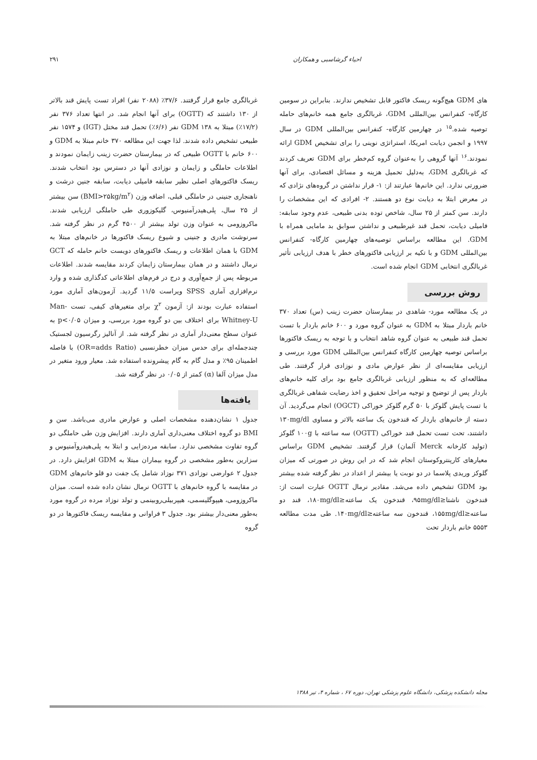احیاء گرشاسبی و همکاران ۲۹۱
های GDM هیچ‌گونه ریسک فاکتور قابل تشخیص ندارند. بنابراین در سومین کارگاه- کنفرانس بین‌المللی GDM، غربالگری جامع همه خانم‌های حامله توصیه شده.<sup>۱۵</sup> در چهارمین کارگاه- کنفرانس بین‌المللی GDM در سال ۱۹۹۷ و انجمن دیابت امریکا، استراتژی نوینی را برای تشخیص GDM ارائه نمودند.<sup>۱۶</sup> آنها گروهی را به‌عنوان گروه کم‌خطر برای GDM تعریف کردند که غربالگری GDM، به‌دلیل تحمیل هزینه و مسائل اقتصادی، برای آنها ضرورتی ندارد. این خانم‌ها عبارتند از: ۱- قرار نداشتن در گروه‌های نژادی که در معرض ابتلا به دیابت نوع دو هستند. ۲- افرادی که این مشخصات را دارند. سن کمتر از ۲۵ سال، شاخص توده بدنی طبیعی، عدم وجود سابقه: فامیلی دیابت، تحمل قند غیرطبیعی و نداشتن سوابق بد مامایی همراه با GDM. این مطالعه براساس توصیه‌های چهارمین کارگاه- کنفرانس بین‌المللی GDM و با تکیه بر ارزیابی فاکتورهای خطر با هدف ارزیابی تأثیر غربالگری انتخابی GDM انجام شده است.
روش بررسی
در یک مطالعه مورد- شاهدی در بیمارستان حضرت زینب (س) تعداد ۳۷۰ خانم باردار مبتلا به GDM به عنوان گروه مورد و ۶۰۰ خانم باردار با تست تحمل قند طبیعی به عنوان گروه شاهد انتخاب و با توجه به ریسک فاکتورها براساس توصیه چهارمین کارگاه کنفرانس بین‌المللی GDM مورد بررسی و ارزیابی مقایسه‌ای از نظر عوارض مادی و نوزادی قرار گرفتند. طی مطالعه‌ای که به منظور ارزیابی غربالگری جامع بود برای کلیه خانم‌های باردار پس از توضیح و توجیه مراحل تحقیق و اخذ رضایت شفاهی غربالگری با تست پایش گلوکز با ۵۰ گرم گلوکز خوراکی (OGCT) انجام می‌گردید. آن دسته از خانم‌های باردار که قندخون یک ساعته بالاتر و مساوی ۱۳۰mg/dl داشتند، تحت تست تحمل قند خوراکی (OGTT) سه ساعته با ۱۰۰g گلوکز (تولید کارخانه Merck آلمان) قرار گرفتند. تشخیص GDM براساس معیارهای کارپنتروکوستان انجام شد که در این روش در صورتی که میزان گلوکز وریدی پلاسما در دو نوبت یا بیشتر از اعداد در نظر گرفته شده بیشتر بود GDM تشخیص داده می‌شد. مقادیر نرمال OGTT عبارت است از: قندخون ناشتا≤۹۵mg/dl، قندخون یک ساعته≤۱۸۰mg/dl، قند دو ساعته≤۱۵۵mg/dl، قندخون سه ساعته≤۱۴۰mg/dl. طی مدت مطالعه ۵۵۵۳ خانم باردار تحت
غربالگری جامع قرار گرفتند. ۳۷/۶٪ (۲۰۸۸ نفر) افراد تست پایش قند بالاتر از ۱۳۰ داشتند که (OGTT) برای آنها انجام شد. در انتها تعداد ۳۷۶ نفر (۱۷/۲٪) مبتلا به GDM ۱۳۸ نفر (۶/۶٪) تحمل قند مختل (IGT) و ۱۵۷۴ نفر طبیعی تشخیص داده شدند. لذا جهت این مطالعه ۳۷۰ خانم مبتلا به GDM و ۶۰۰ خانم با OGTT طبیعی که در بیمارستان حضرت زینب زایمان نمودند و اطلاعات حاملگی و زایمان و نوزادی آنها در دسترس بود انتخاب شدند. ریسک فاکتورهای اصلی نظیر سابقه فامیلی دیابت، سابقه جنین درشت و ناهنجاری جنینی در حاملگی قبلی، اضافه وزن (BMI>۲۵kg/m<sup>۲</sup>) سن بیشتر از ۲۵ سال، پلی‌هیدرآمنیوس، گلیکوزوری طی حاملگی ارزیابی شدند. ماکروزومی به عنوان وزن تولد بیشتر از ۴۵۰۰ گرم در نظر گرفته شد. سرنوشت مادری و جنینی و شیوع ریسک فاکتورها در خانم‌های مبتلا به GDM با همان اطلاعات و ریسک فاکتورهای دویست خانم حامله که GCT نرمال داشتند و در همان بیمارستان زایمان کردند مقایسه شدند. اطلاعات مربوطه پس از جمع‌آوری و درج در فرم‌های اطلاعاتی کدگذاری شده و وارد نرم‌افزاری آماری SPSS ویراست ۱۱/۵ گردید. آزمون‌های آماری مورد استفاده عبارت بودند از: آزمون χ<sup>۲</sup> برای متغیرهای کیفی، تست Man-Whitney-U برای اختلاف بین دو گروه مورد بررسی، و میزان p<۰/۰۵ به عنوان سطح معنی‌دار آماری در نظر گرفته شد. از آنالیز رگرسیون لجستیک چندجمله‌ای برای حدس میزان خطرنسبی (OR=adds Ratio) با فاصله اطمینان ۹۵٪ و مدل گام به گام پیشرونده استفاده شد. معیار ورود متغیر در مدل میزان آلفا (α) کمتر از ۰/۰۵ در نظر گرفته شد.
یافته‌ها
جدول ۱ نشان‌دهنده مشخصات اصلی و عوارض مادری می‌باشد. سن و BMI دو گروه اختلاف معنی‌داری آماری دارند. افزایش وزن طی حاملگی دو گروه تفاوت مشخصی ندارد. سابقه مرده‌زایی و ابتلا به پلی‌هیدروآمنیوس و سزارین به‌طور مشخصی در گروه بیماران مبتلا به GDM افزایش دارد. در جدول ۲ عوارضی نوزادی ۳۷۱ نوزاد شامل یک جفت دو قلو خانم‌های GDM در مقایسه با گروه خانم‌های با OGTT نرمال نشان داده شده است. میزان ماکروزومی، هیپوگلیسمی، هیپربیلی‌روبینمی و تولد نوزاد مرده در گروه مورد به‌طور معنی‌دار بیشتر بود. جدول ۳ فراوانی و مقایسه ریسک فاکتورها در دو گروه
مجله دانشکده پزشکی، دانشگاه علوم پزشکی تهران، دوره ۶۷ ، شماره ۴، تیر ۱۳۸۸